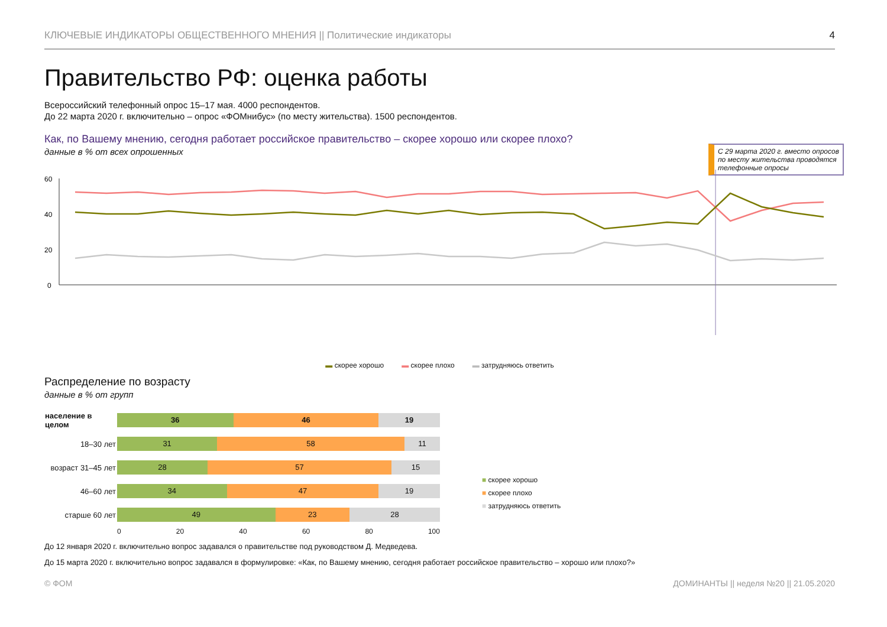КЛЮЧЕВЫЕ ИНДИКАТОРЫ ОБЩЕСТВЕННОГО МНЕНИЯ || Политические индикаторы 4
Правительство РФ: оценка работы
Всероссийский телефонный опрос 15–17 мая. 4000 респондентов.
До 22 марта 2020 г. включительно – опрос «ФОМнибус» (по месту жительства). 1500 респондентов.
Как, по Вашему мнению, сегодня работает российское правительство – скорее хорошо или скорее плохо?
данные в % от всех опрошенных
С 29 марта 2020 г. вместо опросов по месту жительства проводятся телефонные опросы
60
40
20
0
▬ скорее хорошо ▬ скорее плохо ▬ затрудняюсь ответить
Распределение по возрасту
данные в % от групп
| население в целом | 36 46 19 |
| 18–30 лет | 31 58 11 |
| возраст 31–45 лет | 28 57 15 |
| 46–60 лет | 34 47 19 |
| старше 60 лет | 49 23 28 |
| | 0 20 40 60 80 100 |
■ скорее хорошо
■ скорее плохо
■ затрудняюсь ответить
До 12 января 2020 г. включительно вопрос задавался о правительстве под руководством Д. Медведева.
До 15 марта 2020 г. включительно вопрос задавался в формулировке: «Как, по Вашему мнению, сегодня работает российское правительство – хорошо или плохо?»
© ФОМ ДОМИНАНТЫ || неделя №20 || 21.05.2020